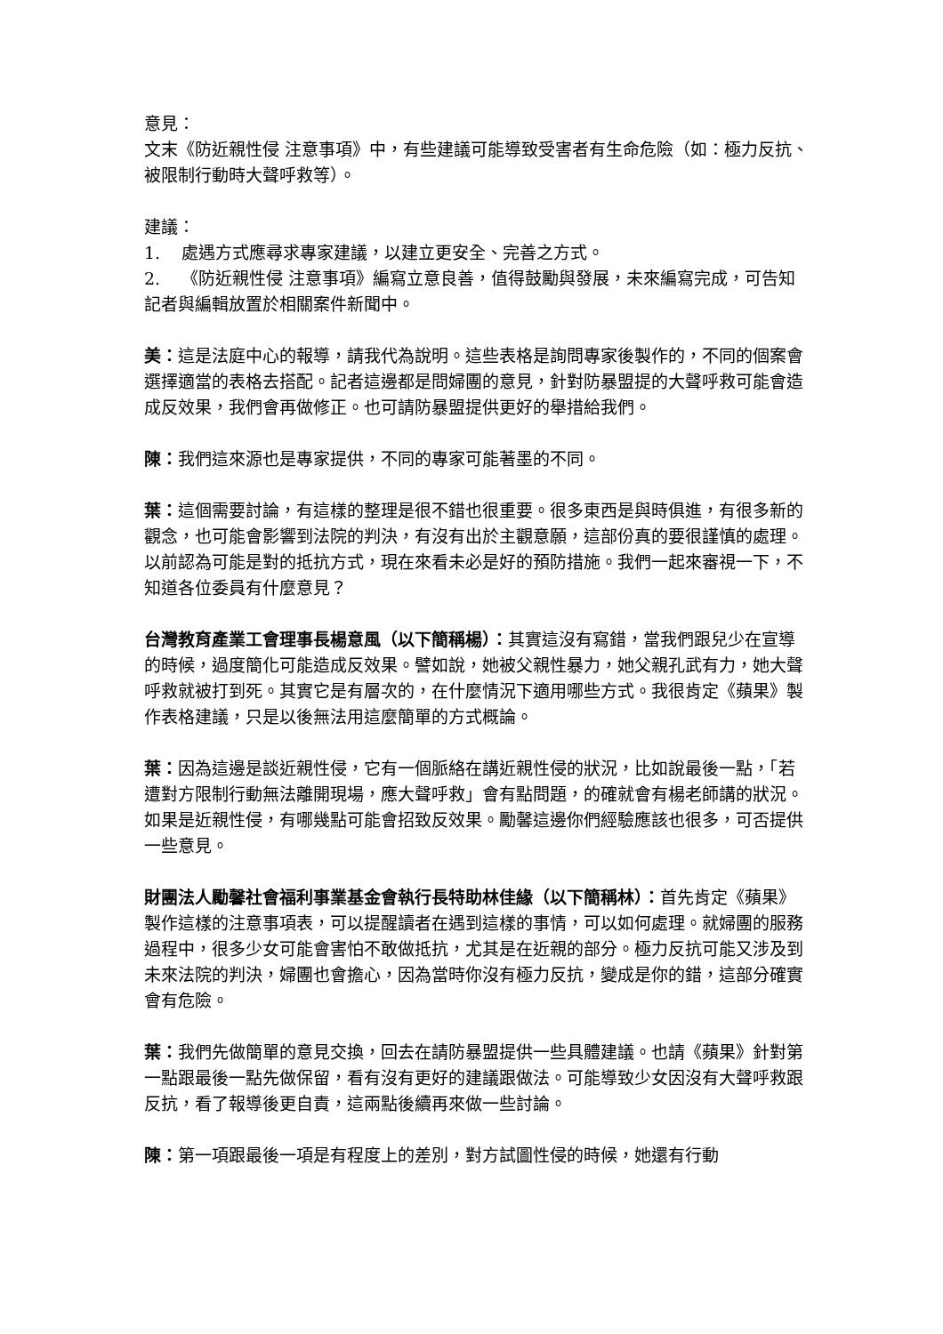意見：
文末《防近親性侵 注意事項》中，有些建議可能導致受害者有生命危險（如：極力反抗、被限制行動時大聲呼救等）。
建議：
1. 處遇方式應尋求專家建議，以建立更安全、完善之方式。
2. 《防近親性侵 注意事項》編寫立意良善，值得鼓勵與發展，未來編寫完成，可告知記者與編輯放置於相關案件新聞中。
美：這是法庭中心的報導，請我代為說明。這些表格是詢問專家後製作的，不同的個案會選擇適當的表格去搭配。記者這邊都是問婦團的意見，針對防暴盟提的大聲呼救可能會造成反效果，我們會再做修正。也可請防暴盟提供更好的舉措給我們。
陳：我們這來源也是專家提供，不同的專家可能著墨的不同。
葉：這個需要討論，有這樣的整理是很不錯也很重要。很多東西是與時俱進，有很多新的觀念，也可能會影響到法院的判決，有沒有出於主觀意願，這部份真的要很謹慎的處理。以前認為可能是對的抵抗方式，現在來看未必是好的預防措施。我們一起來審視一下，不知道各位委員有什麼意見？
台灣教育產業工會理事長楊意風（以下簡稱楊）：其實這沒有寫錯，當我們跟兒少在宣導的時候，過度簡化可能造成反效果。譬如說，她被父親性暴力，她父親孔武有力，她大聲呼救就被打到死。其實它是有層次的，在什麼情況下適用哪些方式。我很肯定《蘋果》製作表格建議，只是以後無法用這麼簡單的方式概論。
葉：因為這邊是談近親性侵，它有一個脈絡在講近親性侵的狀況，比如說最後一點，「若遭對方限制行動無法離開現場，應大聲呼救」會有點問題，的確就會有楊老師講的狀況。如果是近親性侵，有哪幾點可能會招致反效果。勵馨這邊你們經驗應該也很多，可否提供一些意見。
財團法人勵馨社會福利事業基金會執行長特助林佳緣（以下簡稱林）：首先肯定《蘋果》製作這樣的注意事項表，可以提醒讀者在遇到這樣的事情，可以如何處理。就婦團的服務過程中，很多少女可能會害怕不敢做抵抗，尤其是在近親的部分。極力反抗可能又涉及到未來法院的判決，婦團也會擔心，因為當時你沒有極力反抗，變成是你的錯，這部分確實會有危險。
葉：我們先做簡單的意見交換，回去在請防暴盟提供一些具體建議。也請《蘋果》針對第一點跟最後一點先做保留，看有沒有更好的建議跟做法。可能導致少女因沒有大聲呼救跟反抗，看了報導後更自責，這兩點後續再來做一些討論。
陳：第一項跟最後一項是有程度上的差別，對方試圖性侵的時候，她還有行動